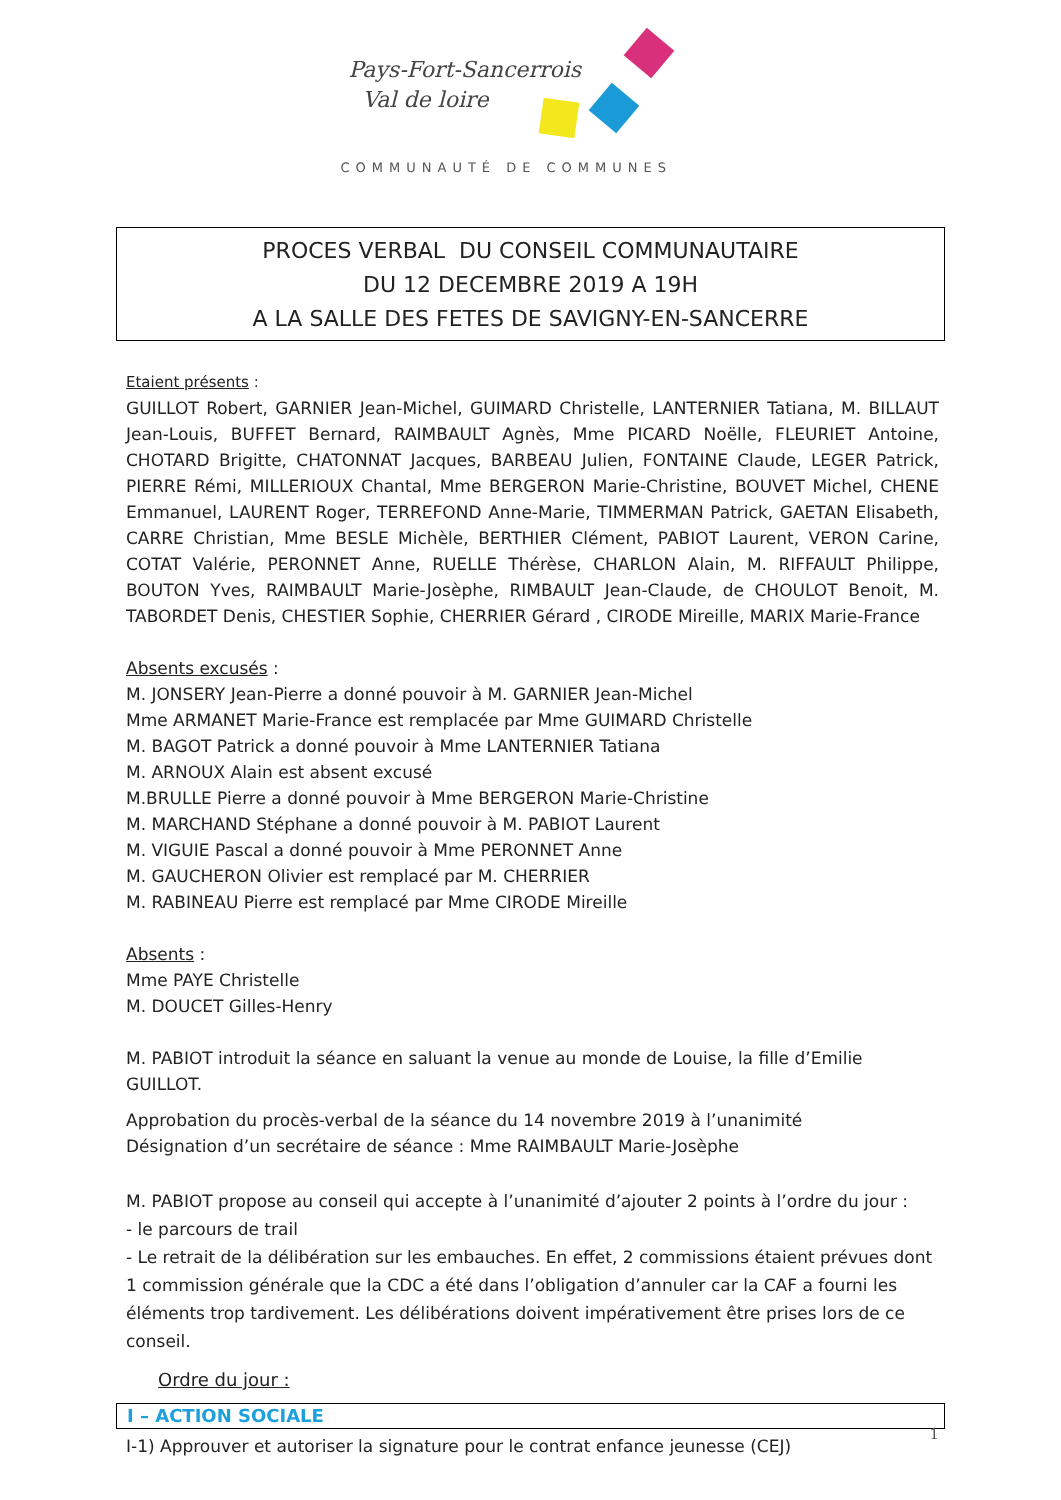Pays-Fort-Sancerrois
Val de loire
COMMUNAUTÉ DE COMMUNES
PROCES VERBAL DU CONSEIL COMMUNAUTAIRE
DU 12 DECEMBRE 2019 A 19H
A LA SALLE DES FETES DE SAVIGNY-EN-SANCERRE
Etaient présents :
GUILLOT Robert, GARNIER Jean-Michel, GUIMARD Christelle, LANTERNIER Tatiana, M. BILLAUT Jean-Louis, BUFFET Bernard, RAIMBAULT Agnès, Mme PICARD Noëlle, FLEURIET Antoine, CHOTARD Brigitte, CHATONNAT Jacques, BARBEAU Julien, FONTAINE Claude, LEGER Patrick, PIERRE Rémi, MILLERIOUX Chantal, Mme BERGERON Marie-Christine, BOUVET Michel, CHENE Emmanuel, LAURENT Roger, TERREFOND Anne-Marie, TIMMERMAN Patrick, GAETAN Elisabeth, CARRE Christian, Mme BESLE Michèle, BERTHIER Clément, PABIOT Laurent, VERON Carine, COTAT Valérie, PERONNET Anne, RUELLE Thérèse, CHARLON Alain, M. RIFFAULT Philippe, BOUTON Yves, RAIMBAULT Marie-Josèphe, RIMBAULT Jean-Claude, de CHOULOT Benoit, M. TABORDET Denis, CHESTIER Sophie, CHERRIER Gérard , CIRODE Mireille, MARIX Marie-France
Absents excusés :
M. JONSERY Jean-Pierre a donné pouvoir à M. GARNIER Jean-Michel
Mme ARMANET Marie-France est remplacée par Mme GUIMARD Christelle
M. BAGOT Patrick a donné pouvoir à Mme LANTERNIER Tatiana
M. ARNOUX Alain est absent excusé
M.BRULLE Pierre a donné pouvoir à Mme BERGERON Marie-Christine
M. MARCHAND Stéphane a donné pouvoir à M. PABIOT Laurent
M. VIGUIE Pascal a donné pouvoir à Mme PERONNET Anne
M. GAUCHERON Olivier est remplacé par M. CHERRIER
M. RABINEAU Pierre est remplacé par Mme CIRODE Mireille
Absents :
Mme PAYE Christelle
M. DOUCET Gilles-Henry
M. PABIOT introduit la séance en saluant la venue au monde de Louise, la fille d’Emilie GUILLOT.
Approbation du procès-verbal de la séance du 14 novembre 2019 à l’unanimité
Désignation d’un secrétaire de séance : Mme RAIMBAULT Marie-Josèphe
M. PABIOT propose au conseil qui accepte à l’unanimité d’ajouter 2 points à l’ordre du jour :
- le parcours de trail
- Le retrait de la délibération sur les embauches. En effet, 2 commissions étaient prévues dont 1 commission générale que la CDC a été dans l’obligation d’annuler car la CAF a fourni les éléments trop tardivement. Les délibérations doivent impérativement être prises lors de ce conseil.
Ordre du jour :
I – ACTION SOCIALE
I-1) Approuver et autoriser la signature pour le contrat enfance jeunesse (CEJ)
1